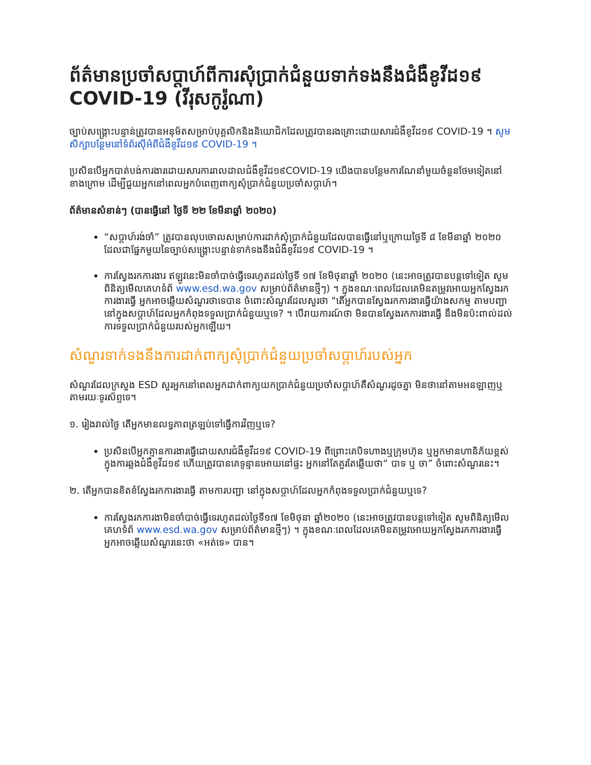ព័ត៌មានប្រចាំសប្តាហ៍ពីការសុំប្រាក់ជំនួយទាក់ទងនឹងជំងឺខូវីដ១៩ COVID-19 (វីរុសកូរ៉ូណា)
ច្បាប់សង្គ្រោះបន្ទាន់ត្រូវបានអនុម័តសម្រាប់បុគ្គលិកនិងនិយោជិកដែលត្រូវបានរងគ្រោះដោយសារជំងឺខូវីដ១៩ COVID-19 ។ សូមសិក្សាបន្ថែមនៅទំព័រស៊ីអំពីជំងឺខូវីដ១៩ COVID-19 ។
ប្រសិនបើអ្នកបាត់បង់ការងារដោយសារការរាលដាលជំងឺខូវីដ១៩COVID-19 យើងបានបន្ថែមការណែនាំមួយចំនួនថែមទៀតនៅខាងក្រោម ដើម្បីជួយអ្នកនៅពេលអ្នកបំពេញពាក្យសុំប្រាក់ជំនួយប្រចាំសប្តាហ៍។
ព័ត៌មានសំខាន់ៗ (បានធ្វើនៅ ថ្ងៃទី ២២ ខែមីនាឆ្នាំ ២០២០)
“សប្តាហ៍រង់ចាំ” ត្រូវបានលុបចោលសម្រាប់ការដាក់សុំប្រាក់ជំនួយដែលបានធ្វើនៅឬក្រោយថ្ងៃទី ៨ ខែមីនាឆ្នាំ ២០២០ ដែលជាផ្នែកមួយនៃច្បាប់សង្គ្រោះបន្ទាន់ទាក់ទងនឹងជំងឺខូវីដ១៩ COVID-19 ។
ការស្វែងរកការងារ ឥឡូវនេះមិនចាំបាច់ធ្វើទេរហូតដល់ថ្ងៃទី ១៧ ខែមិថុនាឆ្នាំ ២០២០ (នេះអាចត្រូវបានបន្តទៅទៀត សូមពិនិត្យមើលគេហទំព័ www.esd.wa.gov សម្រាប់ព័ត៌មានថ្មីៗ) ។ ក្នុងខណៈពេលដែលគេមិនតម្រូវអោយអ្នកស្វែងរកការងារធ្វើ អ្នកអាចឆ្លើយសំណួរថាទេបាន ចំពោះសំណួរដែលសួរថា "តើអ្នកបានស្វែងរកការងារធ្វើយ៉ាងសកម្ម តាមបញ្ជា នៅក្នុងសប្តាហ៍ដែលអ្នកកំពុងទទួលប្រាក់ជំនួយឬទេ? ។ បើរាយការណ៍ថា មិនបានស្វែងរកការងារធ្វើ នឹងមិនប៉ះពាល់ដល់ការទទួលប្រាក់ជំនួយរបស់អ្នកឡើយ។
សំណួរទាក់ទងនឹងការដាក់ពាក្យសុំប្រាក់ជំនួយប្រចាំសប្តាហ៍របស់អ្នក
សំណួរដែលក្រសួង ESD សួរអ្នកនៅពេលអ្នកដាក់ពាក្យយកប្រាក់ជំនួយប្រចាំសប្តាហ៍គឺសំណួរដូចគ្នា មិនថានៅតាមអនឡាញឬតាមរយៈទូរស័ព្ទទេ។
១. រៀងរាល់ថ្ងៃ តើអ្នកមានលទ្ធភាពត្រឡប់ទៅធ្វើការវិញឬទេ?
ប្រសិនបើអ្នកគ្មានការងារធ្វើដោយសារជំងឺខូវីដ១៩ COVID-19 ពីព្រោះគេបិទហាងឬក្រុមហ៊ុន ឬអ្នកមានហានិភ័យខ្ពស់ក្នុងការឆ្លងជំងឺខូវីដ១៩ ហើយត្រូវបានគេទូន្មានអោយនៅផ្ទះ អ្នកនៅតែគួរតែឆ្លើយថា“ បាទ ឬ ចា” ចំពោះសំណួរនេះ។
២. តើអ្នកបានខិតខំស្វែងរកការងារធ្វើ តាមការបញ្ជា នៅក្នុងសប្តាហ៍ដែលអ្នកកំពុងទទួលប្រាក់ជំនួយឬទេ?
ការស្វែងរកការងាមិនចាំបាច់ធ្វើទេរហូតដល់ថ្ងៃទី១៧ ខែមិថុនា ឆ្នាំ២០២០ (នេះអាចត្រូវបានបន្តទៅទៀត សូមពិនិត្យមើលគេហទំព័ www.esd.wa.gov សម្រាប់ព័ត៌មានថ្មីៗ) ។ ក្នុងខណៈពេលដែលគេមិនតម្រូវអោយអ្នកស្វែងរកការងារធ្វើ អ្នកអាចឆ្លើយសំណួរនេះថា «អត់ទេ» បាន។